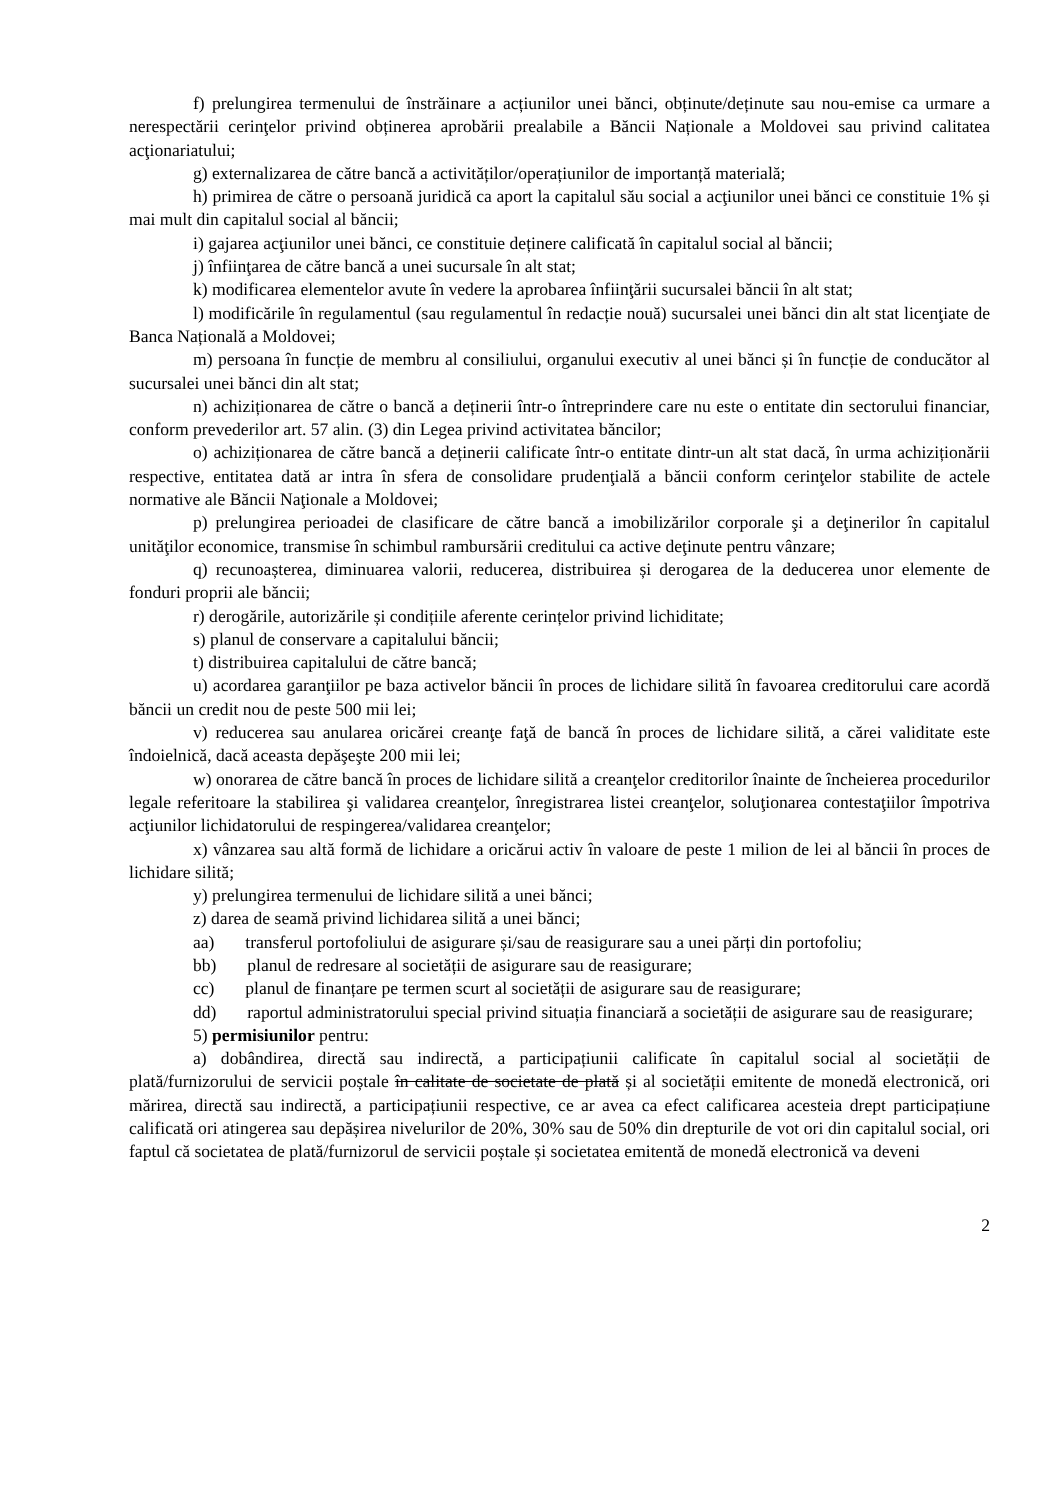f) prelungirea termenului de înstrăinare a acțiunilor unei bănci, obținute/deținute sau nou-emise ca urmare a nerespectării cerinţelor privind obținerea aprobării prealabile a Băncii Naționale a Moldovei sau privind calitatea acţionariatului;
g) externalizarea de către bancă a activităților/operațiunilor de importanță materială;
h) primirea de către o persoană juridică ca aport la capitalul său social a acţiunilor unei bănci ce constituie 1% și mai mult din capitalul social al băncii;
i) gajarea acţiunilor unei bănci, ce constituie deținere calificată în capitalul social al băncii;
j) înfiinţarea de către bancă a unei sucursale în alt stat;
k) modificarea elementelor avute în vedere la aprobarea înfiinţării sucursalei băncii în alt stat;
l) modificările în regulamentul (sau regulamentul în redacție nouă) sucursalei unei bănci din alt stat licenţiate de Banca Națională a Moldovei;
m) persoana în funcție de membru al consiliului, organului executiv al unei bănci și în funcție de conducător al sucursalei unei bănci din alt stat;
n) achiziționarea de către o bancă a deținerii într-o întreprindere care nu este o entitate din sectorului financiar, conform prevederilor art. 57 alin. (3) din Legea privind activitatea băncilor;
o) achiziționarea de către bancă a deținerii calificate într-o entitate dintr-un alt stat dacă, în urma achiziționării respective, entitatea dată ar intra în sfera de consolidare prudenţială a băncii conform cerinţelor stabilite de actele normative ale Băncii Naţionale a Moldovei;
p) prelungirea perioadei de clasificare de către bancă a imobilizărilor corporale şi a deţinerilor în capitalul unităţilor economice, transmise în schimbul rambursării creditului ca active deţinute pentru vânzare;
q) recunoașterea, diminuarea valorii, reducerea, distribuirea și derogarea de la deducerea unor elemente de fonduri proprii ale băncii;
r) derogările, autorizările și condițiile aferente cerințelor privind lichiditate;
s) planul de conservare a capitalului băncii;
t) distribuirea capitalului de către bancă;
u) acordarea garanţiilor pe baza activelor băncii în proces de lichidare silită în favoarea creditorului care acordă băncii un credit nou de peste 500 mii lei;
v) reducerea sau anularea oricărei creanţe faţă de bancă în proces de lichidare silită, a cărei validitate este îndoielnică, dacă aceasta depăşeşte 200 mii lei;
w) onorarea de către bancă în proces de lichidare silită a creanţelor creditorilor înainte de încheierea procedurilor legale referitoare la stabilirea şi validarea creanţelor, înregistrarea listei creanţelor, soluţionarea contestaţiilor împotriva acţiunilor lichidatorului de respingerea/validarea creanţelor;
x) vânzarea sau altă formă de lichidare a oricărui activ în valoare de peste 1 milion de lei al băncii în proces de lichidare silită;
y) prelungirea termenului de lichidare silită a unei bănci;
z) darea de seamă privind lichidarea silită a unei bănci;
aa) transferul portofoliului de asigurare și/sau de reasigurare sau a unei părți din portofoliu;
bb) planul de redresare al societății de asigurare sau de reasigurare;
cc) planul de finanțare pe termen scurt al societății de asigurare sau de reasigurare;
dd) raportul administratorului special privind situația financiară a societății de asigurare sau de reasigurare;
5) permisiunilor pentru:
a) dobândirea, directă sau indirectă, a participațiunii calificate în capitalul social al societății de plată/furnizorului de servicii poștale în calitate de societate de plată și al societății emitente de monedă electronică, ori mărirea, directă sau indirectă, a participațiunii respective, ce ar avea ca efect calificarea acesteia drept participațiune calificată ori atingerea sau depășirea nivelurilor de 20%, 30% sau de 50% din drepturile de vot ori din capitalul social, ori faptul că societatea de plată/furnizorul de servicii poștale și societatea emitentă de monedă electronică va deveni
2